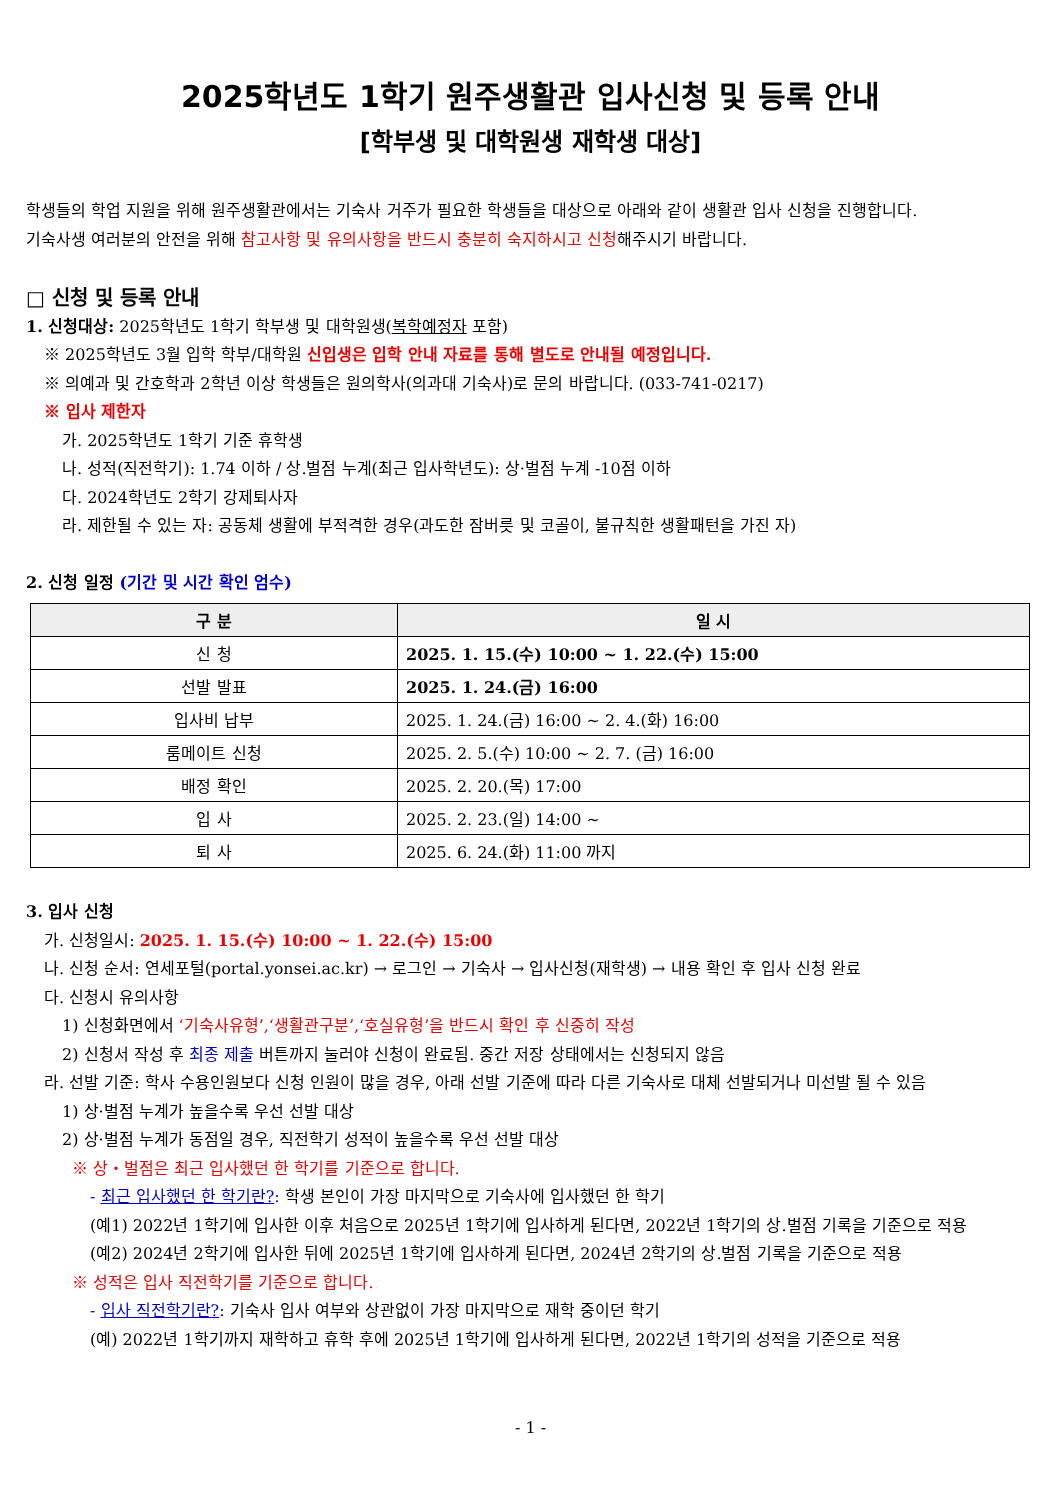2025학년도 1학기 원주생활관 입사신청 및 등록 안내
[학부생 및 대학원생 재학생 대상]
학생들의 학업 지원을 위해 원주생활관에서는 기숙사 거주가 필요한 학생들을 대상으로 아래와 같이 생활관 입사 신청을 진행합니다.
기숙사생 여러분의 안전을 위해 참고사항 및 유의사항을 반드시 충분히 숙지하시고 신청해주시기 바랍니다.
□ 신청 및 등록 안내
1. 신청대상: 2025학년도 1학기 학부생 및 대학원생(복학예정자 포함)
※ 2025학년도 3월 입학 학부/대학원 신입생은 입학 안내 자료를 통해 별도로 안내될 예정입니다.
※ 의예과 및 간호학과 2학년 이상 학생들은 원의학사(의과대 기숙사)로 문의 바랍니다. (033-741-0217)
※ 입사 제한자
가. 2025학년도 1학기 기준 휴학생
나. 성적(직전학기): 1.74 이하 / 상.벌점 누계(최근 입사학년도): 상·벌점 누계 -10점 이하
다. 2024학년도 2학기 강제퇴사자
라. 제한될 수 있는 자: 공동체 생활에 부적격한 경우(과도한 잠버릇 및 코골이, 불규칙한 생활패턴을 가진 자)
2. 신청 일정 (기간 및 시간 확인 엄수)
| 구 분 | 일 시 |
| --- | --- |
| 신 청 | 2025. 1. 15.(수) 10:00 ~ 1. 22.(수) 15:00 |
| 선발 발표 | 2025. 1. 24.(금) 16:00 |
| 입사비 납부 | 2025. 1. 24.(금) 16:00 ~ 2. 4.(화) 16:00 |
| 룸메이트 신청 | 2025. 2. 5.(수) 10:00 ~ 2. 7. (금) 16:00 |
| 배정 확인 | 2025. 2. 20.(목) 17:00 |
| 입 사 | 2025. 2. 23.(일) 14:00 ~ |
| 퇴 사 | 2025. 6. 24.(화) 11:00 까지 |
3. 입사 신청
가. 신청일시: 2025. 1. 15.(수) 10:00 ~ 1. 22.(수) 15:00
나. 신청 순서: 연세포털(portal.yonsei.ac.kr) → 로그인 → 기숙사 → 입사신청(재학생) → 내용 확인 후 입사 신청 완료
다. 신청시 유의사항
1) 신청화면에서 ‘기숙사유형’,‘생활관구분’,‘호실유형’을 반드시 확인 후 신중히 작성
2) 신청서 작성 후 최종 제출 버튼까지 눌러야 신청이 완료됨. 중간 저장 상태에서는 신청되지 않음
라. 선발 기준: 학사 수용인원보다 신청 인원이 많을 경우, 아래 선발 기준에 따라 다른 기숙사로 대체 선발되거나 미선발 될 수 있음
1) 상·벌점 누계가 높을수록 우선 선발 대상
2) 상·벌점 누계가 동점일 경우, 직전학기 성적이 높을수록 우선 선발 대상
※ 상・벌점은 최근 입사했던 한 학기를 기준으로 합니다.
- 최근 입사했던 한 학기란?: 학생 본인이 가장 마지막으로 기숙사에 입사했던 한 학기
(예1) 2022년 1학기에 입사한 이후 처음으로 2025년 1학기에 입사하게 된다면, 2022년 1학기의 상.벌점 기록을 기준으로 적용
(예2) 2024년 2학기에 입사한 뒤에 2025년 1학기에 입사하게 된다면, 2024년 2학기의 상.벌점 기록을 기준으로 적용
※ 성적은 입사 직전학기를 기준으로 합니다.
- 입사 직전학기란?: 기숙사 입사 여부와 상관없이 가장 마지막으로 재학 중이던 학기
(예) 2022년 1학기까지 재학하고 휴학 후에 2025년 1학기에 입사하게 된다면, 2022년 1학기의 성적을 기준으로 적용
- 1 -